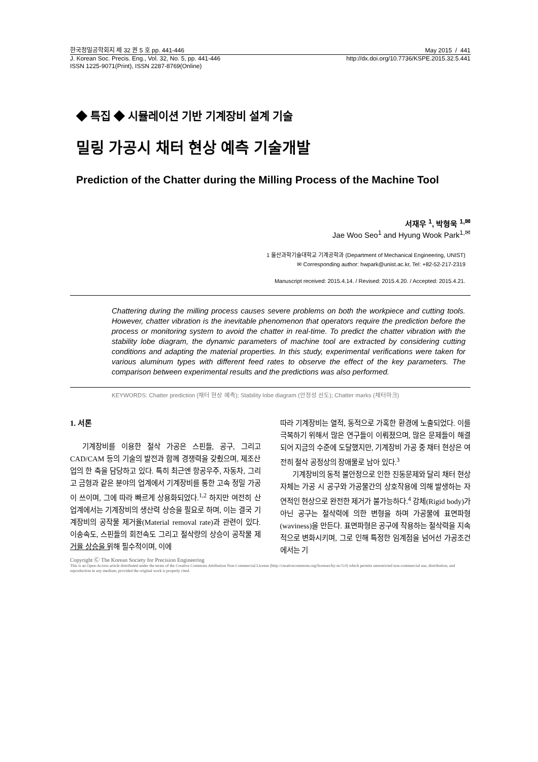한국정밀공학회지 제 32 권 5 호 pp. 441-446 May 2015 / 441
J. Korean Soc. Precis. Eng., Vol. 32, No. 5, pp. 441-446 http://dx.doi.org/10.7736/KSPE.2015.32.5.441
ISSN 1225-9071(Print), ISSN 2287-8769(Online)
◆ 특집 ◆ 시뮬레이션 기반 기계장비 설계 기술
밀링 가공시 채터 현상 예측 기술개발
Prediction of the Chatter during the Milling Process of the Machine Tool
서재우 <sup>1</sup>, 박형욱 <sup>1,✉</sup>
Jae Woo Seo<sup>1</sup> and Hyung Wook Park<sup>1,✉</sup>
1 울산과학기술대학교 기계공학과 (Department of Mechanical Engineering, UNIST)
✉ Corresponding author: hwpark@unist.ac.kr, Tel: +82-52-217-2319
Manuscript received: 2015.4.14. / Revised: 2015.4.20. / Accepted: 2015.4.21.
Chattering during the milling process causes severe problems on both the workpiece and cutting tools. However, chatter vibration is the inevitable phenomenon that operators require the prediction before the process or monitoring system to avoid the chatter in real-time. To predict the chatter vibration with the stability lobe diagram, the dynamic parameters of machine tool are extracted by considering cutting conditions and adapting the material properties. In this study, experimental verifications were taken for various aluminum types with different feed rates to observe the effect of the key parameters. The comparison between experimental results and the predictions was also performed.
KEYWORDS: Chatter prediction (채터 현상 예측); Stability lobe diagram (안정성 선도); Chatter marks (채터마크)
1. 서론
기계장비를 이용한 절삭 가공은 스핀들, 공구, 그리고 CAD/CAM 등의 기술의 발전과 함께 경쟁력을 갖췄으며, 제조산업의 한 축을 담당하고 있다. 특히 최근엔 항공우주, 자동차, 그리고 금형과 같은 분야의 업계에서 기계장비를 통한 고속 정밀 가공이 쓰이며, 그에 따라 빠르게 상용화되었다.<sup>1,2</sup> 하지만 여전히 산업계에서는 기계장비의 생산력 상승을 필요로 하며, 이는 결국 기계장비의 공작물 제거율(Material removal rate)과 관련이 있다. 이송속도, 스핀들의 회전속도 그리고 절삭량의 상승이 공작물 제거율 상승을 위해 필수적이며, 이에
따라 기계장비는 열적, 동적으로 가혹한 환경에 노출되었다. 이를 극복하기 위해서 많은 연구들이 이뤄졌으며, 많은 문제들이 해결되어 지금의 수준에 도달했지만, 기계장비 가공 중 채터 현상은 여전히 절삭 공정상의 장애물로 남아 있다.<sup>3</sup>
기계장비의 동적 불안정으로 인한 진동문제와 달리 채터 현상 자체는 가공 시 공구와 가공물간의 상호작용에 의해 발생하는 자연적인 현상으로 완전한 제거가 불가능하다.<sup>4</sup> 강체(Rigid body)가 아닌 공구는 절삭력에 의한 변형을 하며 가공물에 표면파형(waviness)을 만든다. 표면파형은 공구에 작용하는 절삭력을 지속적으로 변화시키며, 그로 인해 특정한 임계점을 넘어선 가공조건에서는 기
Copyright Ⓒ The Korean Society for Precision Engineering
This is an Open-Access article distributed under the terms of the Creative Commons Attribution Non-Commercial License (http://creativecommons.org/licenses/by-nc/3.0) which permits unrestricted non-commercial use, distribution, and reproduction in any medium, provided the original work is properly cited.